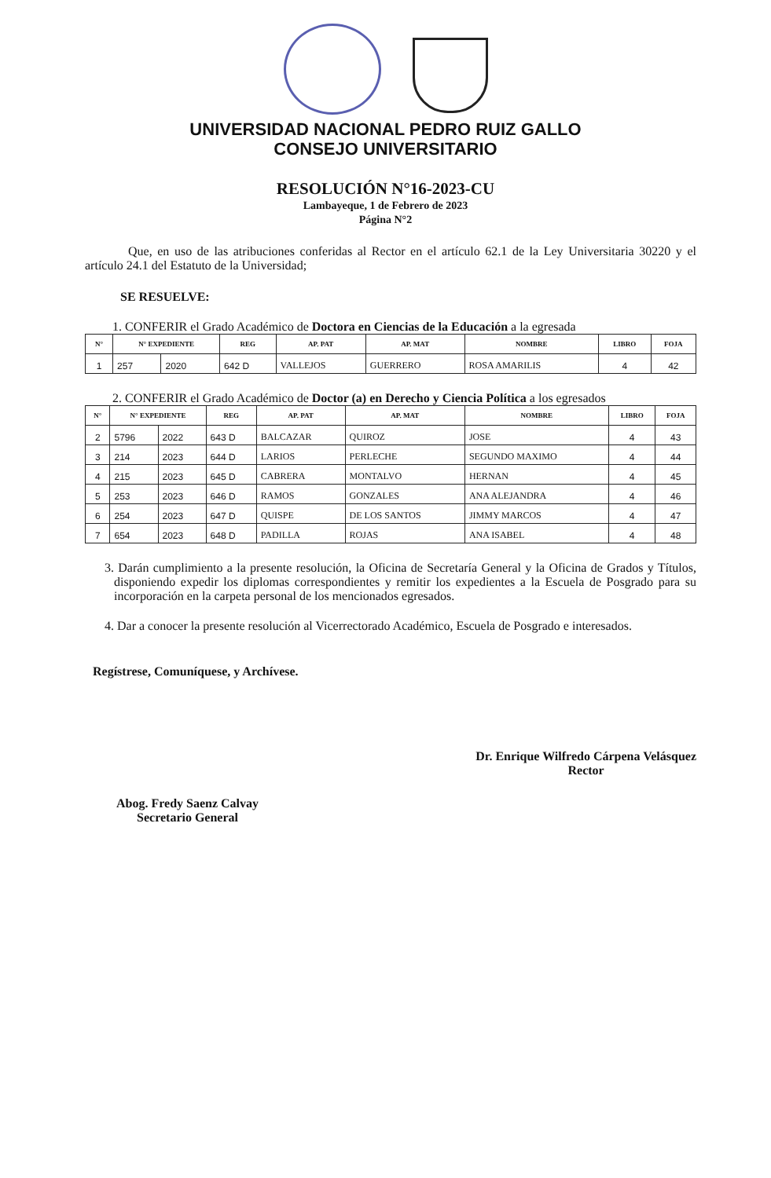UNIVERSIDAD NACIONAL PEDRO RUIZ GALLO
CONSEJO UNIVERSITARIO
RESOLUCIÓN N°16-2023-CU
Lambayeque, 1 de Febrero de 2023
Página N°2
Que, en uso de las atribuciones conferidas al Rector en el artículo 62.1 de la Ley Universitaria 30220 y el artículo 24.1 del Estatuto de la Universidad;
SE RESUELVE:
1. CONFERIR el Grado Académico de Doctora en Ciencias de la Educación a la egresada
| N° | N° EXPEDIENTE | | REG | AP. PAT | AP. MAT | NOMBRE | LIBRO | FOJA |
| --- | --- | --- | --- | --- | --- | --- | --- | --- |
| 1 | 257 | 2020 | 642 D | VALLEJOS | GUERRERO | ROSA AMARILIS | 4 | 42 |
2. CONFERIR el Grado Académico de Doctor (a) en Derecho y Ciencia Política a los egresados
| N° | N° EXPEDIENTE | | REG | AP. PAT | AP. MAT | NOMBRE | LIBRO | FOJA |
| --- | --- | --- | --- | --- | --- | --- | --- | --- |
| 2 | 5796 | 2022 | 643 D | BALCAZAR | QUIROZ | JOSE | 4 | 43 |
| 3 | 214 | 2023 | 644 D | LARIOS | PERLECHE | SEGUNDO MAXIMO | 4 | 44 |
| 4 | 215 | 2023 | 645 D | CABRERA | MONTALVO | HERNAN | 4 | 45 |
| 5 | 253 | 2023 | 646 D | RAMOS | GONZALES | ANA ALEJANDRA | 4 | 46 |
| 6 | 254 | 2023 | 647 D | QUISPE | DE LOS SANTOS | JIMMY MARCOS | 4 | 47 |
| 7 | 654 | 2023 | 648 D | PADILLA | ROJAS | ANA ISABEL | 4 | 48 |
3. Darán cumplimiento a la presente resolución, la Oficina de Secretaría General y la Oficina de Grados y Títulos, disponiendo expedir los diplomas correspondientes y remitir los expedientes a la Escuela de Posgrado para su incorporación en la carpeta personal de los mencionados egresados.
4. Dar a conocer la presente resolución al Vicerrectorado Académico, Escuela de Posgrado e interesados.
Regístrese, Comuníquese, y Archívese.
Abog. Fredy Saenz Calvay
Secretario General
Dr. Enrique Wilfredo Cárpena Velásquez
Rector